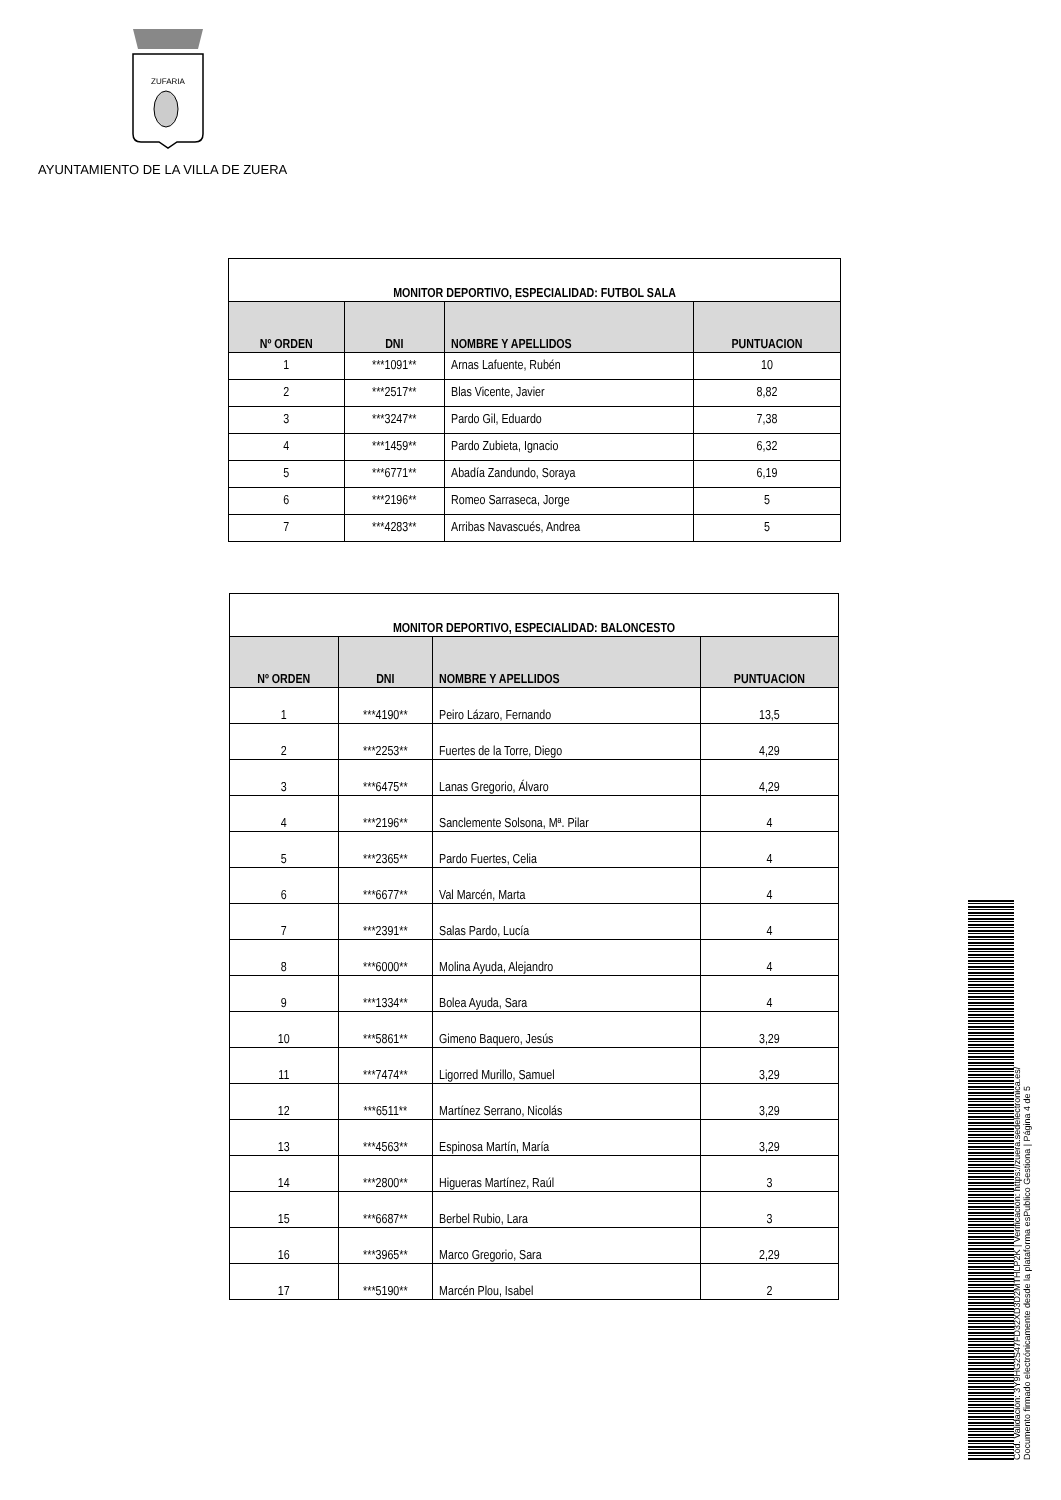ZUFARIA
AYUNTAMIENTO DE LA VILLA DE ZUERA
| MONITOR DEPORTIVO, ESPECIALIDAD: FUTBOL SALA | | | |
| --- | --- | --- | --- |
| Nº ORDEN | DNI | NOMBRE Y APELLIDOS | PUNTUACION |
| 1 | ***1091** | Arnas Lafuente, Rubén | 10 |
| 2 | ***2517** | Blas Vicente, Javier | 8,82 |
| 3 | ***3247** | Pardo Gil, Eduardo | 7,38 |
| 4 | ***1459** | Pardo Zubieta, Ignacio | 6,32 |
| 5 | ***6771** | Abadía Zandundo, Soraya | 6,19 |
| 6 | ***2196** | Romeo Sarraseca, Jorge | 5 |
| 7 | ***4283** | Arribas Navascués, Andrea | 5 |
| MONITOR DEPORTIVO, ESPECIALIDAD: BALONCESTO | | | |
| --- | --- | --- | --- |
| Nº ORDEN | DNI | NOMBRE Y APELLIDOS | PUNTUACION |
| 1 | ***4190** | Peiro Lázaro, Fernando | 13,5 |
| 2 | ***2253** | Fuertes de la Torre, Diego | 4,29 |
| 3 | ***6475** | Lanas Gregorio, Álvaro | 4,29 |
| 4 | ***2196** | Sanclemente Solsona, Mª. Pilar | 4 |
| 5 | ***2365** | Pardo Fuertes, Celia | 4 |
| 6 | ***6677** | Val Marcén, Marta | 4 |
| 7 | ***2391** | Salas Pardo, Lucía | 4 |
| 8 | ***6000** | Molina Ayuda, Alejandro | 4 |
| 9 | ***1334** | Bolea Ayuda, Sara | 4 |
| 10 | ***5861** | Gimeno Baquero, Jesús | 3,29 |
| 11 | ***7474** | Ligorred Murillo, Samuel | 3,29 |
| 12 | ***6511** | Martínez Serrano, Nicolás | 3,29 |
| 13 | ***4563** | Espinosa Martín, María | 3,29 |
| 14 | ***2800** | Higueras Martínez, Raúl | 3 |
| 15 | ***6687** | Berbel Rubio, Lara | 3 |
| 16 | ***3965** | Marco Gregorio, Sara | 2,29 |
| 17 | ***5190** | Marcén Plou, Isabel | 2 |
Cód. Validación: 3Y9HG2S47FD32XD3D2MTHLP2K | Verificación: https://zuera.sedelectronica.es/
Documento firmado electrónicamente desde la plataforma esPublico Gestiona | Página 4 de 5